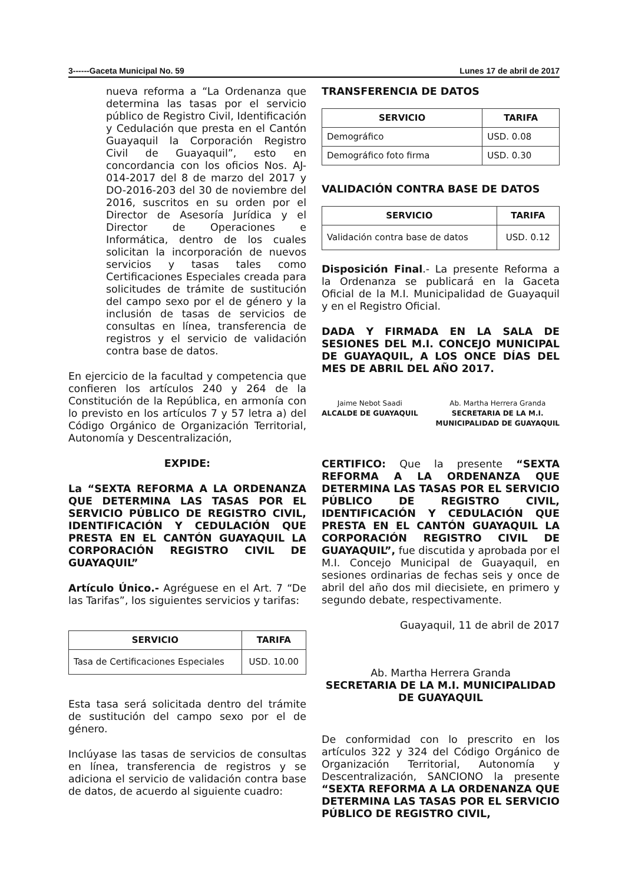3------Gaceta Municipal No. 59 Lunes 17 de abril de 2017
nueva reforma a “La Ordenanza que determina las tasas por el servicio público de Registro Civil, Identificación y Cedulación que presta en el Cantón Guayaquil la Corporación Registro Civil de Guayaquil”, esto en concordancia con los oficios Nos. AJ-014-2017 del 8 de marzo del 2017 y DO-2016-203 del 30 de noviembre del 2016, suscritos en su orden por el Director de Asesoría Jurídica y el Director de Operaciones e Informática, dentro de los cuales solicitan la incorporación de nuevos servicios y tasas tales como Certificaciones Especiales creada para solicitudes de trámite de sustitución del campo sexo por el de género y la inclusión de tasas de servicios de consultas en línea, transferencia de registros y el servicio de validación contra base de datos.
En ejercicio de la facultad y competencia que confieren los artículos 240 y 264 de la Constitución de la República, en armonía con lo previsto en los artículos 7 y 57 letra a) del Código Orgánico de Organización Territorial, Autonomía y Descentralización,
EXPIDE:
La “SEXTA REFORMA A LA ORDENANZA QUE DETERMINA LAS TASAS POR EL SERVICIO PÚBLICO DE REGISTRO CIVIL, IDENTIFICACIÓN Y CEDULACIÓN QUE PRESTA EN EL CANTÓN GUAYAQUIL LA CORPORACIÓN REGISTRO CIVIL DE GUAYAQUIL”
Artículo Único.- Agréguese en el Art. 7 “De las Tarifas”, los siguientes servicios y tarifas:
| SERVICIO | TARIFA |
| --- | --- |
| Tasa de Certificaciones Especiales | USD. 10.00 |
Esta tasa será solicitada dentro del trámite de sustitución del campo sexo por el de género.
Inclúyase las tasas de servicios de consultas en línea, transferencia de registros y se adiciona el servicio de validación contra base de datos, de acuerdo al siguiente cuadro:
TRANSFERENCIA DE DATOS
| SERVICIO | TARIFA |
| --- | --- |
| Demográfico | USD. 0.08 |
| Demográfico foto firma | USD. 0.30 |
VALIDACIÓN CONTRA BASE DE DATOS
| SERVICIO | TARIFA |
| --- | --- |
| Validación contra base de datos | USD. 0.12 |
Disposición Final.- La presente Reforma a la Ordenanza se publicará en la Gaceta Oficial de la M.I. Municipalidad de Guayaquil y en el Registro Oficial.
DADA Y FIRMADA EN LA SALA DE SESIONES DEL M.I. CONCEJO MUNICIPAL DE GUAYAQUIL, A LOS ONCE DÍAS DEL MES DE ABRIL DEL AÑO 2017.
Jaime Nebot Saadi
ALCALDE DE GUAYAQUIL
Ab. Martha Herrera Granda
SECRETARIA DE LA M.I.
MUNICIPALIDAD DE GUAYAQUIL
CERTIFICO: Que la presente “SEXTA REFORMA A LA ORDENANZA QUE DETERMINA LAS TASAS POR EL SERVICIO PÚBLICO DE REGISTRO CIVIL, IDENTIFICACIÓN Y CEDULACIÓN QUE PRESTA EN EL CANTÓN GUAYAQUIL LA CORPORACIÓN REGISTRO CIVIL DE GUAYAQUIL”, fue discutida y aprobada por el M.I. Concejo Municipal de Guayaquil, en sesiones ordinarias de fechas seis y once de abril del año dos mil diecisiete, en primero y segundo debate, respectivamente.
Guayaquil, 11 de abril de 2017
Ab. Martha Herrera Granda
SECRETARIA DE LA M.I. MUNICIPALIDAD DE GUAYAQUIL
De conformidad con lo prescrito en los artículos 322 y 324 del Código Orgánico de Organización Territorial, Autonomía y Descentralización, SANCIONO la presente “SEXTA REFORMA A LA ORDENANZA QUE DETERMINA LAS TASAS POR EL SERVICIO PÚBLICO DE REGISTRO CIVIL,